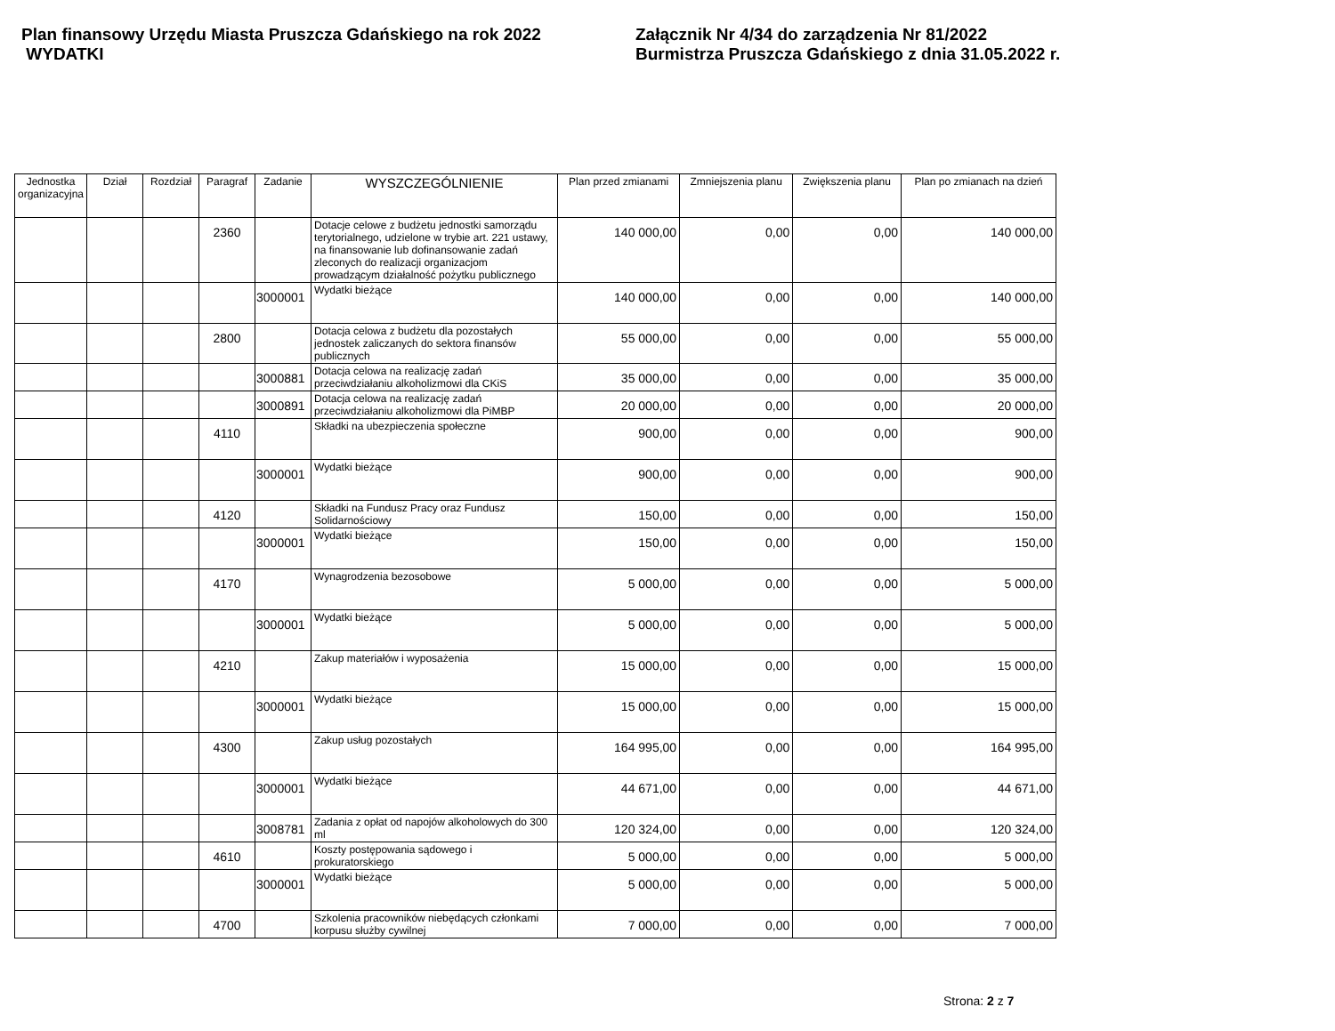Plan finansowy Urzędu Miasta Pruszcza Gdańskiego na rok 2022
WYDATKI
Załącznik Nr 4/34 do zarządzenia Nr 81/2022
Burmistrza Pruszcza Gdańskiego z dnia 31.05.2022 r.
| Jednostka organizacyjna | Dział | Rozdział | Paragraf | Zadanie | WYSZCZEGÓLNIENIE | Plan przed zmianami | Zmniejszenia planu | Zwiększenia planu | Plan po zmianach na dzień |
| --- | --- | --- | --- | --- | --- | --- | --- | --- | --- |
| | | | 2360 | | Dotacje celowe z budżetu jednostki samorządu terytorialnego, udzielone w trybie art. 221 ustawy, na finansowanie lub dofinansowanie zadań zleconych do realizacji organizacjom prowadzącym działalność pożytku publicznego | 140 000,00 | 0,00 | 0,00 | 140 000,00 |
| | | | | 3000001 | Wydatki bieżące | 140 000,00 | 0,00 | 0,00 | 140 000,00 |
| | | | 2800 | | Dotacja celowa z budżetu dla pozostałych jednostek zaliczanych do sektora finansów publicznych | 55 000,00 | 0,00 | 0,00 | 55 000,00 |
| | | | | 3000881 | Dotacja celowa na realizację zadań przeciwdziałaniu alkoholizmowi dla CKiS | 35 000,00 | 0,00 | 0,00 | 35 000,00 |
| | | | | 3000891 | Dotacja celowa na realizację zadań przeciwdziałaniu alkoholizmowi dla PiMBP | 20 000,00 | 0,00 | 0,00 | 20 000,00 |
| | | | 4110 | | Składki na ubezpieczenia społeczne | 900,00 | 0,00 | 0,00 | 900,00 |
| | | | | 3000001 | Wydatki bieżące | 900,00 | 0,00 | 0,00 | 900,00 |
| | | | 4120 | | Składki na Fundusz Pracy oraz Fundusz Solidarnościowy | 150,00 | 0,00 | 0,00 | 150,00 |
| | | | | 3000001 | Wydatki bieżące | 150,00 | 0,00 | 0,00 | 150,00 |
| | | | 4170 | | Wynagrodzenia bezosobowe | 5 000,00 | 0,00 | 0,00 | 5 000,00 |
| | | | | 3000001 | Wydatki bieżące | 5 000,00 | 0,00 | 0,00 | 5 000,00 |
| | | | 4210 | | Zakup materiałów i wyposażenia | 15 000,00 | 0,00 | 0,00 | 15 000,00 |
| | | | | 3000001 | Wydatki bieżące | 15 000,00 | 0,00 | 0,00 | 15 000,00 |
| | | | 4300 | | Zakup usług pozostałych | 164 995,00 | 0,00 | 0,00 | 164 995,00 |
| | | | | 3000001 | Wydatki bieżące | 44 671,00 | 0,00 | 0,00 | 44 671,00 |
| | | | | 3008781 | Zadania z opłat od napojów alkoholowych do 300 ml | 120 324,00 | 0,00 | 0,00 | 120 324,00 |
| | | | 4610 | | Koszty postępowania sądowego i prokuratorskiego | 5 000,00 | 0,00 | 0,00 | 5 000,00 |
| | | | | 3000001 | Wydatki bieżące | 5 000,00 | 0,00 | 0,00 | 5 000,00 |
| | | | 4700 | | Szkolenia pracowników niebędących członkami korpusu służby cywilnej | 7 000,00 | 0,00 | 0,00 | 7 000,00 |
Strona: 2 z 7